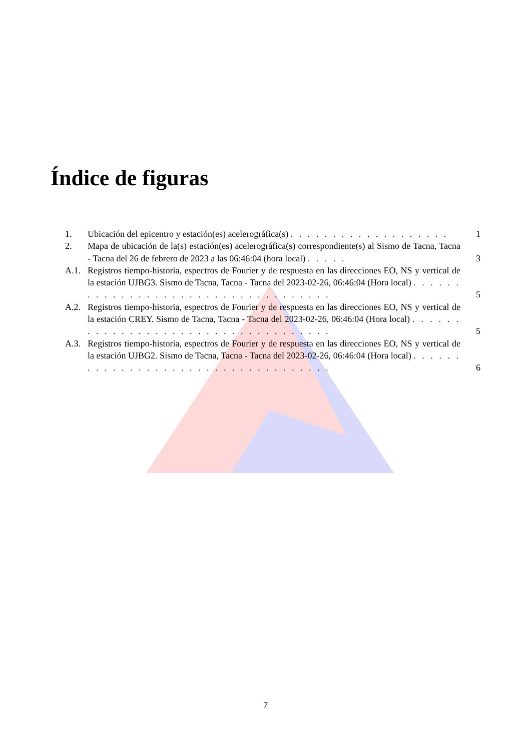Índice de figuras
1. Ubicación del epicentro y estación(es) acelerográfica(s) . . . . . . . . . . . . . . . . . . . 1
2. Mapa de ubicación de la(s) estación(es) acelerográfica(s) correspondiente(s) al Sismo de Tacna, Tacna - Tacna del 26 de febrero de 2023 a las 06:46:04 (hora local) . . . . . 3
A.1. Registros tiempo-historia, espectros de Fourier y de respuesta en las direcciones EO, NS y vertical de la estación UJBG3. Sismo de Tacna, Tacna - Tacna del 2023-02-26, 06:46:04 (Hora local) . . . . . . . . . . . . . . . . . . . . . . . . . . . . . . . . . . . 5
A.2. Registros tiempo-historia, espectros de Fourier y de respuesta en las direcciones EO, NS y vertical de la estación CREY. Sismo de Tacna, Tacna - Tacna del 2023-02-26, 06:46:04 (Hora local) . . . . . . . . . . . . . . . . . . . . . . . . . . . . . . . . . . . 5
A.3. Registros tiempo-historia, espectros de Fourier y de respuesta en las direcciones EO, NS y vertical de la estación UJBG2. Sismo de Tacna, Tacna - Tacna del 2023-02-26, 06:46:04 (Hora local) . . . . . . . . . . . . . . . . . . . . . . . . . . . . . . . . . . . 6
7